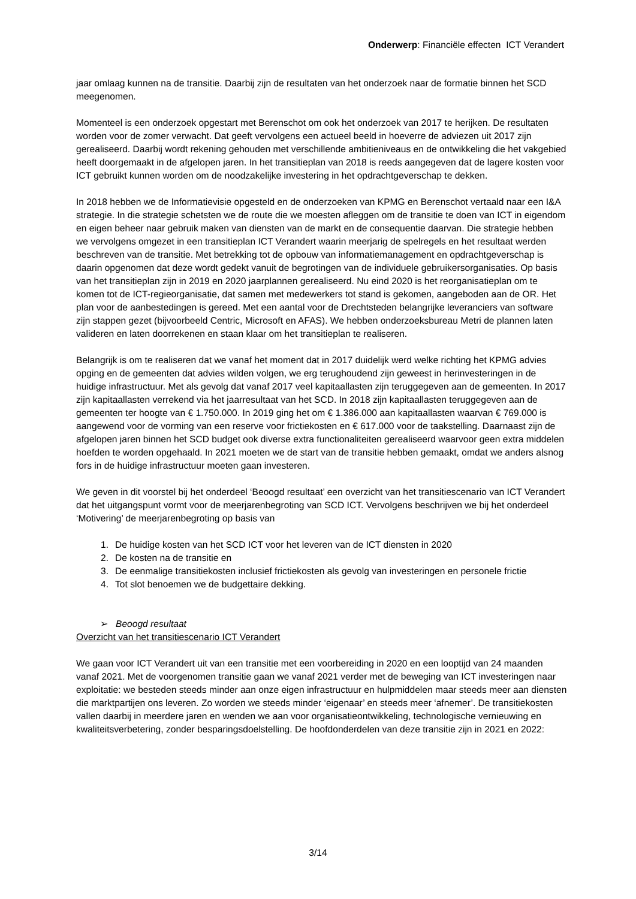Onderwerp: Financiële effecten ICT Verandert
jaar omlaag kunnen na de transitie. Daarbij zijn de resultaten van het onderzoek naar de formatie binnen het SCD meegenomen.
Momenteel is een onderzoek opgestart met Berenschot om ook het onderzoek van 2017 te herijken. De resultaten worden voor de zomer verwacht. Dat geeft vervolgens een actueel beeld in hoeverre de adviezen uit 2017 zijn gerealiseerd. Daarbij wordt rekening gehouden met verschillende ambitieniveaus en de ontwikkeling die het vakgebied heeft doorgemaakt in de afgelopen jaren. In het transitieplan van 2018 is reeds aangegeven dat de lagere kosten voor ICT gebruikt kunnen worden om de noodzakelijke investering in het opdrachtgeverschap te dekken.
In 2018 hebben we de Informatievisie opgesteld en de onderzoeken van KPMG en Berenschot vertaald naar een I&A strategie. In die strategie schetsten we de route die we moesten afleggen om de transitie te doen van ICT in eigendom en eigen beheer naar gebruik maken van diensten van de markt en de consequentie daarvan. Die strategie hebben we vervolgens omgezet in een transitieplan ICT Verandert waarin meerjarig de spelregels en het resultaat werden beschreven van de transitie. Met betrekking tot de opbouw van informatiemanagement en opdrachtgeverschap is daarin opgenomen dat deze wordt gedekt vanuit de begrotingen van de individuele gebruikersorganisaties. Op basis van het transitieplan zijn in 2019 en 2020 jaarplannen gerealiseerd. Nu eind 2020 is het reorganisatieplan om te komen tot de ICT-regieorganisatie, dat samen met medewerkers tot stand is gekomen, aangeboden aan de OR. Het plan voor de aanbestedingen is gereed. Met een aantal voor de Drechtsteden belangrijke leveranciers van software zijn stappen gezet (bijvoorbeeld Centric, Microsoft en AFAS). We hebben onderzoeksbureau Metri de plannen laten valideren en laten doorrekenen en staan klaar om het transitieplan te realiseren.
Belangrijk is om te realiseren dat we vanaf het moment dat in 2017 duidelijk werd welke richting het KPMG advies opging en de gemeenten dat advies wilden volgen, we erg terughoudend zijn geweest in herinvesteringen in de huidige infrastructuur. Met als gevolg dat vanaf 2017 veel kapitaallasten zijn teruggegeven aan de gemeenten. In 2017 zijn kapitaallasten verrekend via het jaarresultaat van het SCD. In 2018 zijn kapitaallasten teruggegeven aan de gemeenten ter hoogte van € 1.750.000. In 2019 ging het om € 1.386.000 aan kapitaallasten waarvan € 769.000 is aangewend voor de vorming van een reserve voor frictiekosten en € 617.000 voor de taakstelling. Daarnaast zijn de afgelopen jaren binnen het SCD budget ook diverse extra functionaliteiten gerealiseerd waarvoor geen extra middelen hoefden te worden opgehaald. In 2021 moeten we de start van de transitie hebben gemaakt, omdat we anders alsnog fors in de huidige infrastructuur moeten gaan investeren.
We geven in dit voorstel bij het onderdeel ‘Beoogd resultaat’ een overzicht van het transitiescenario van ICT Verandert dat het uitgangspunt vormt voor de meerjarenbegroting van SCD ICT. Vervolgens beschrijven we bij het onderdeel ‘Motivering’ de meerjarenbegroting op basis van
1. De huidige kosten van het SCD ICT voor het leveren van de ICT diensten in 2020
2. De kosten na de transitie en
3. De eenmalige transitiekosten inclusief frictiekosten als gevolg van investeringen en personele frictie
4. Tot slot benoemen we de budgettaire dekking.
➢ Beoogd resultaat
Overzicht van het transitiescenario ICT Verandert
We gaan voor ICT Verandert uit van een transitie met een voorbereiding in 2020 en een looptijd van 24 maanden vanaf 2021. Met de voorgenomen transitie gaan we vanaf 2021 verder met de beweging van ICT investeringen naar exploitatie: we besteden steeds minder aan onze eigen infrastructuur en hulpmiddelen maar steeds meer aan diensten die marktpartijen ons leveren. Zo worden we steeds minder ‘eigenaar’ en steeds meer ‘afnemer’. De transitiekosten vallen daarbij in meerdere jaren en wenden we aan voor organisatieontwikkeling, technologische vernieuwing en kwaliteitsverbetering, zonder besparingsdoelstelling. De hoofdonderdelen van deze transitie zijn in 2021 en 2022:
3/14